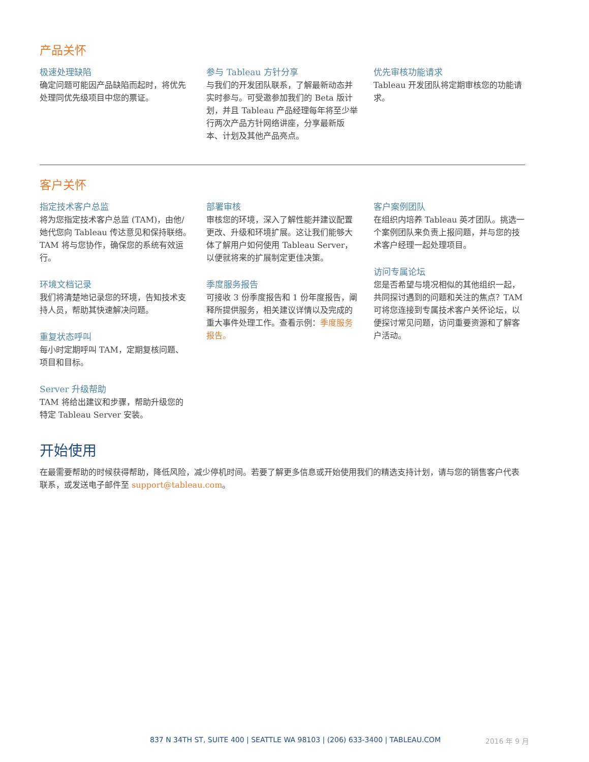产品关怀
极速处理缺陷
确定问题可能因产品缺陷而起时，将优先处理同优先级项目中您的票证。
参与 Tableau 方针分享
与我们的开发团队联系，了解最新动态并实时参与。可受邀参加我们的 Beta 版计划，并且 Tableau 产品经理每年将至少举行两次产品方针网络讲座，分享最新版本、计划及其他产品亮点。
优先审核功能请求
Tableau 开发团队将定期审核您的功能请求。
客户关怀
指定技术客户总监
将为您指定技术客户总监 (TAM)，由他/她代您向 Tableau 传达意见和保持联络。TAM 将与您协作，确保您的系统有效运行。
环境文档记录
我们将清楚地记录您的环境，告知技术支持人员，帮助其快速解决问题。
重复状态呼叫
每小时定期呼叫 TAM，定期复核问题、项目和目标。
Server 升级帮助
TAM 将给出建议和步骤，帮助升级您的特定 Tableau Server 安装。
部署审核
审核您的环境，深入了解性能并建议配置更改、升级和环境扩展。这让我们能够大体了解用户如何使用 Tableau Server，以便就将来的扩展制定更佳决策。
季度服务报告
可接收 3 份季度报告和 1 份年度报告，阐释所提供服务，相关建议详情以及完成的重大事件处理工作。查看示例：季度服务报告。
客户案例团队
在组织内培养 Tableau 英才团队。挑选一个案例团队来负责上报问题，并与您的技术客户经理一起处理项目。
访问专属论坛
您是否希望与境况相似的其他组织一起，共同探讨遇到的问题和关注的焦点？TAM 可将您连接到专属技术客户关怀论坛，以便探讨常见问题，访问重要资源和了解客户活动。
开始使用
在最需要帮助的时候获得帮助，降低风险，减少停机时间。若要了解更多信息或开始使用我们的精选支持计划，请与您的销售客户代表联系，或发送电子邮件至 support@tableau.com。
837 N 34TH ST, SUITE 400 | SEATTLE WA 98103 | (206) 633-3400 | TABLEAU.COM 2016 年 9 月